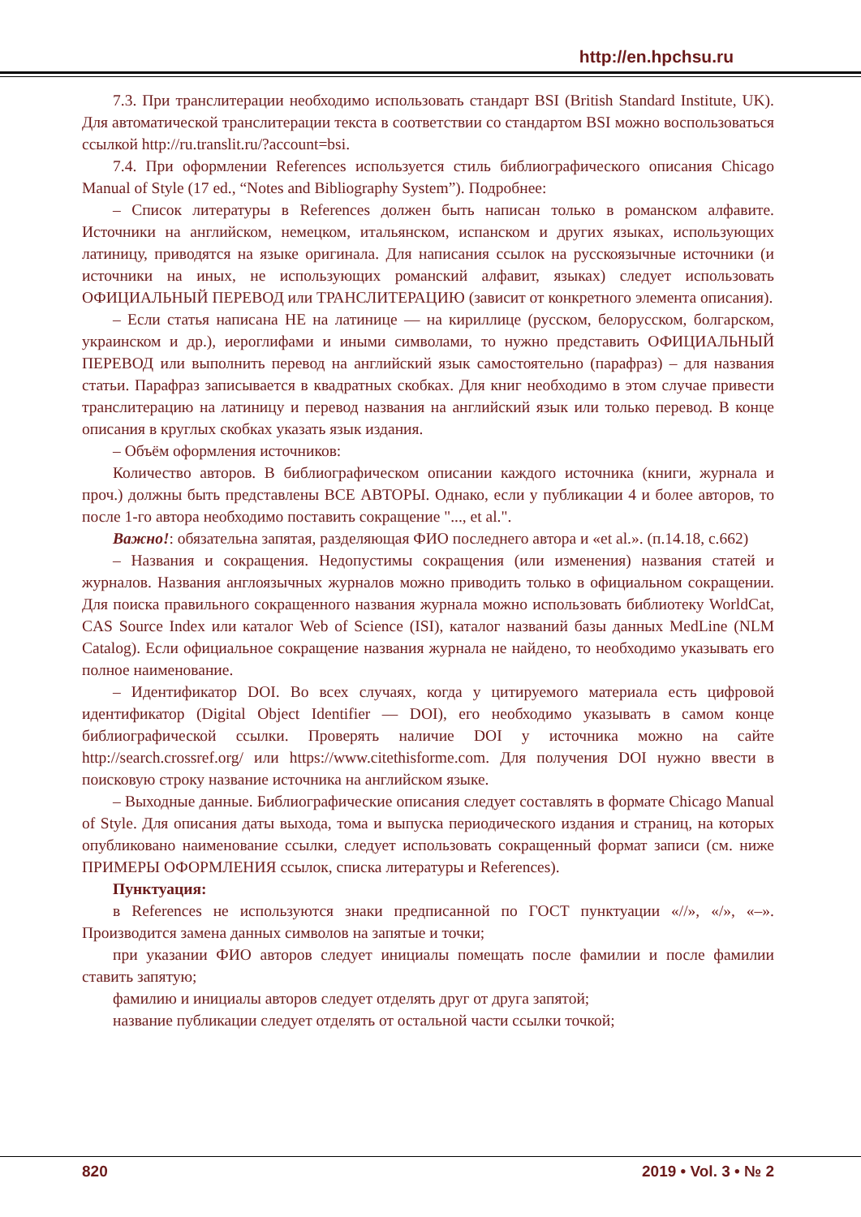http://en.hpchsu.ru
7.3. При транслитерации необходимо использовать стандарт BSI (British Standard Institute, UK). Для автоматической транслитерации текста в соответствии со стандартом BSI можно воспользоваться ссылкой http://ru.translit.ru/?account=bsi.
7.4. При оформлении References используется стиль библиографического описания Chicago Manual of Style (17 ed., “Notes and Bibliography System”). Подробнее:
– Список литературы в References должен быть написан только в романском алфавите. Источники на английском, немецком, итальянском, испанском и других языках, использующих латиницу, приводятся на языке оригинала. Для написания ссылок на русскоязычные источники (и источники на иных, не использующих романский алфавит, языках) следует использовать ОФИЦИАЛЬНЫЙ ПЕРЕВОД или ТРАНСЛИТЕРАЦИЮ (зависит от конкретного элемента описания).
– Если статья написана НЕ на латинице — на кириллице (русском, белорусском, болгарском, украинском и др.), иероглифами и иными символами, то нужно представить ОФИЦИАЛЬНЫЙ ПЕРЕВОД или выполнить перевод на английский язык самостоятельно (парафраз) – для названия статьи. Парафраз записывается в квадратных скобках. Для книг необходимо в этом случае привести транслитерацию на латиницу и перевод названия на английский язык или только перевод. В конце описания в круглых скобках указать язык издания.
– Объём оформления источников:
Количество авторов. В библиографическом описании каждого источника (книги, журнала и проч.) должны быть представлены ВСЕ АВТОРЫ. Однако, если у публикации 4 и более авторов, то после 1-го автора необходимо поставить сокращение "..., et al.".
Важно!: обязательна запятая, разделяющая ФИО последнего автора и «et al.». (п.14.18, с.662)
– Названия и сокращения. Недопустимы сокращения (или изменения) названия статей и журналов. Названия англоязычных журналов можно приводить только в официальном сокращении. Для поиска правильного сокращенного названия журнала можно использовать библиотеку WorldCat, CAS Source Index или каталог Web of Science (ISI), каталог названий базы данных MedLine (NLM Catalog). Если официальное сокращение названия журнала не найдено, то необходимо указывать его полное наименование.
– Идентификатор DOI. Во всех случаях, когда у цитируемого материала есть цифровой идентификатор (Digital Object Identifier — DOI), его необходимо указывать в самом конце библиографической ссылки. Проверять наличие DOI у источника можно на сайте http://search.crossref.org/ или https://www.citethisforme.com. Для получения DOI нужно ввести в поисковую строку название источника на английском языке.
– Выходные данные. Библиографические описания следует составлять в формате Chicago Manual of Style. Для описания даты выхода, тома и выпуска периодического издания и страниц, на которых опубликовано наименование ссылки, следует использовать сокращенный формат записи (см. ниже ПРИМЕРЫ ОФОРМЛЕНИЯ ссылок, списка литературы и References).
Пунктуация:
в References не используются знаки предписанной по ГОСТ пунктуации «//», «/», «–». Производится замена данных символов на запятые и точки;
при указании ФИО авторов следует инициалы помещать после фамилии и после фамилии ставить запятую;
фамилию и инициалы авторов следует отделять друг от друга запятой;
название публикации следует отделять от остальной части ссылки точкой;
820 2019 • Vol. 3 • № 2